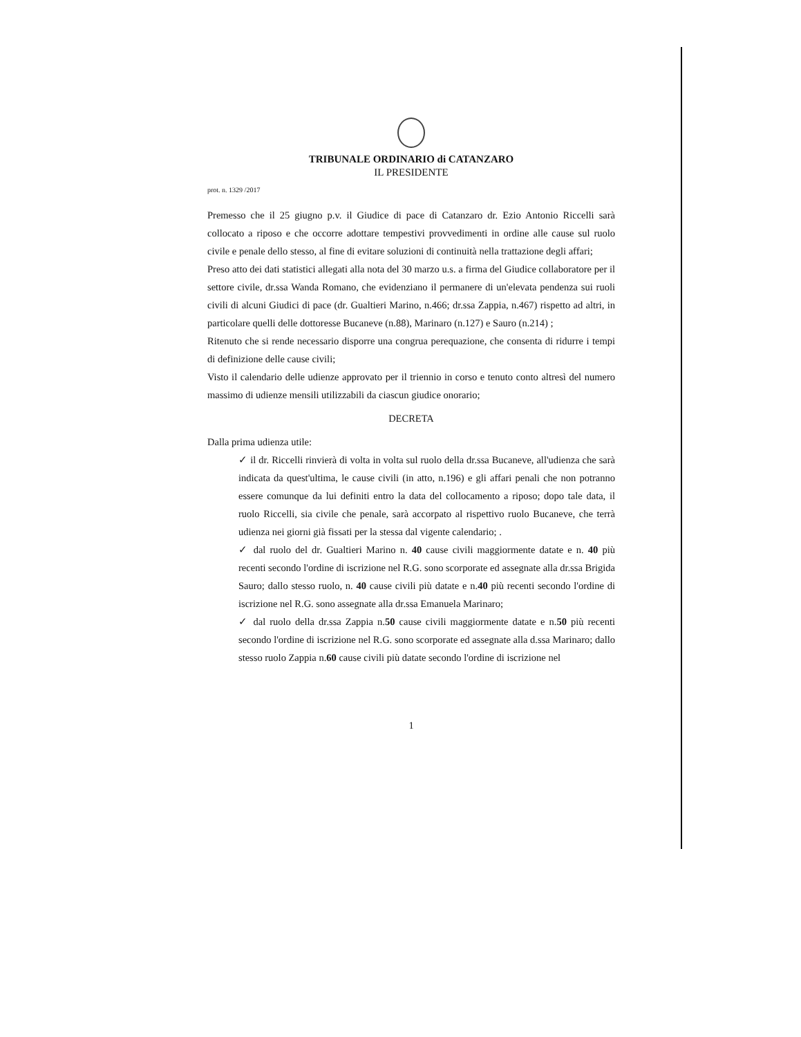TRIBUNALE ORDINARIO di CATANZARO
IL PRESIDENTE
prot. n. 1329 /2017
Premesso che il 25 giugno p.v. il Giudice di pace di Catanzaro dr. Ezio Antonio Riccelli sarà collocato a riposo e che occorre adottare tempestivi provvedimenti in ordine alle cause sul ruolo civile e penale dello stesso, al fine di evitare soluzioni di continuità nella trattazione degli affari;
Preso atto dei dati statistici allegati alla nota del 30 marzo u.s. a firma del Giudice collaboratore per il settore civile, dr.ssa Wanda Romano, che evidenziano il permanere di un'elevata pendenza sui ruoli civili di alcuni Giudici di pace (dr. Gualtieri Marino, n.466; dr.ssa Zappia, n.467) rispetto ad altri, in particolare quelli delle dottoresse Bucaneve (n.88), Marinaro (n.127) e Sauro (n.214) ;
Ritenuto che si rende necessario disporre una congrua perequazione, che consenta di ridurre i tempi di definizione delle cause civili;
Visto il calendario delle udienze approvato per il triennio in corso e tenuto conto altresì del numero massimo di udienze mensili utilizzabili da ciascun giudice onorario;
DECRETA
Dalla prima udienza utile:
✓ il dr. Riccelli rinvierà di volta in volta sul ruolo della dr.ssa Bucaneve, all'udienza che sarà indicata da quest'ultima, le cause civili (in atto, n.196) e gli affari penali che non potranno essere comunque da lui definiti entro la data del collocamento a riposo; dopo tale data, il ruolo Riccelli, sia civile che penale, sarà accorpato al rispettivo ruolo Bucaneve, che terrà udienza nei giorni già fissati per la stessa dal vigente calendario; .
✓ dal ruolo del dr. Gualtieri Marino n. 40 cause civili maggiormente datate e n. 40 più recenti secondo l'ordine di iscrizione nel R.G. sono scorporate ed assegnate alla dr.ssa Brigida Sauro; dallo stesso ruolo, n. 40 cause civili più datate e n.40 più recenti secondo l'ordine di iscrizione nel R.G. sono assegnate alla dr.ssa Emanuela Marinaro;
✓ dal ruolo della dr.ssa Zappia n.50 cause civili maggiormente datate e n.50 più recenti secondo l'ordine di iscrizione nel R.G. sono scorporate ed assegnate alla d.ssa Marinaro; dallo stesso ruolo Zappia n.60 cause civili più datate secondo l'ordine di iscrizione nel
1